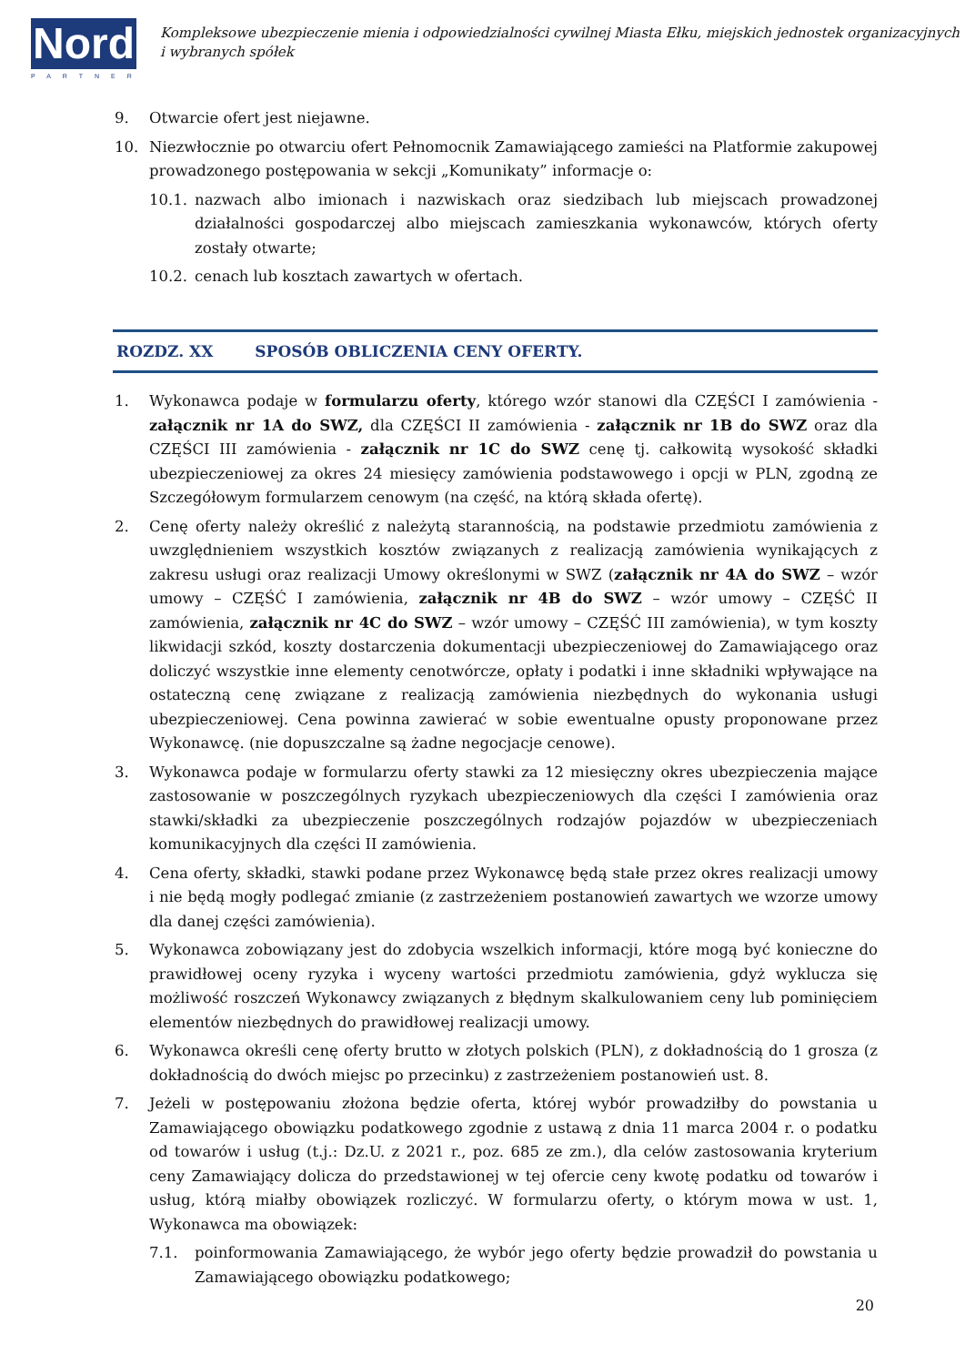Nord
PARTNER
Kompleksowe ubezpieczenie mienia i odpowiedzialności cywilnej Miasta Ełku, miejskich jednostek organizacyjnych i wybranych spółek
9. Otwarcie ofert jest niejawne.
10. Niezwłocznie po otwarciu ofert Pełnomocnik Zamawiającego zamieści na Platformie zakupowej prowadzonego postępowania w sekcji „Komunikaty” informacje o:
10.1. nazwach albo imionach i nazwiskach oraz siedzibach lub miejscach prowadzonej działalności gospodarczej albo miejscach zamieszkania wykonawców, których oferty zostały otwarte;
10.2. cenach lub kosztach zawartych w ofertach.
ROZDZ. XX SPOSÓB OBLICZENIA CENY OFERTY.
1. Wykonawca podaje w formularzu oferty, którego wzór stanowi dla CZĘŚCI I zamówienia - załącznik nr 1A do SWZ, dla CZĘŚCI II zamówienia - załącznik nr 1B do SWZ oraz dla CZĘŚCI III zamówienia - załącznik nr 1C do SWZ cenę tj. całkowitą wysokość składki ubezpieczeniowej za okres 24 miesięcy zamówienia podstawowego i opcji w PLN, zgodną ze Szczegółowym formularzem cenowym (na część, na którą składa ofertę).
2. Cenę oferty należy określić z należytą starannością, na podstawie przedmiotu zamówienia z uwzględnieniem wszystkich kosztów związanych z realizacją zamówienia wynikających z zakresu usługi oraz realizacji Umowy określonymi w SWZ (załącznik nr 4A do SWZ – wzór umowy – CZĘŚĆ I zamówienia, załącznik nr 4B do SWZ – wzór umowy – CZĘŚĆ II zamówienia, załącznik nr 4C do SWZ – wzór umowy – CZĘŚĆ III zamówienia), w tym koszty likwidacji szkód, koszty dostarczenia dokumentacji ubezpieczeniowej do Zamawiającego oraz doliczyć wszystkie inne elementy cenotwórcze, opłaty i podatki i inne składniki wpływające na ostateczną cenę związane z realizacją zamówienia niezbędnych do wykonania usługi ubezpieczeniowej. Cena powinna zawierać w sobie ewentualne opusty proponowane przez Wykonawcę. (nie dopuszczalne są żadne negocjacje cenowe).
3. Wykonawca podaje w formularzu oferty stawki za 12 miesięczny okres ubezpieczenia mające zastosowanie w poszczególnych ryzykach ubezpieczeniowych dla części I zamówienia oraz stawki/składki za ubezpieczenie poszczególnych rodzajów pojazdów w ubezpieczeniach komunikacyjnych dla części II zamówienia.
4. Cena oferty, składki, stawki podane przez Wykonawcę będą stałe przez okres realizacji umowy i nie będą mogły podlegać zmianie (z zastrzeżeniem postanowień zawartych we wzorze umowy dla danej części zamówienia).
5. Wykonawca zobowiązany jest do zdobycia wszelkich informacji, które mogą być konieczne do prawidłowej oceny ryzyka i wyceny wartości przedmiotu zamówienia, gdyż wyklucza się możliwość roszczeń Wykonawcy związanych z błędnym skalkulowaniem ceny lub pominięciem elementów niezbędnych do prawidłowej realizacji umowy.
6. Wykonawca określi cenę oferty brutto w złotych polskich (PLN), z dokładnością do 1 grosza (z dokładnością do dwóch miejsc po przecinku) z zastrzeżeniem postanowień ust. 8.
7. Jeżeli w postępowaniu złożona będzie oferta, której wybór prowadziłby do powstania u Zamawiającego obowiązku podatkowego zgodnie z ustawą z dnia 11 marca 2004 r. o podatku od towarów i usług (t.j.: Dz.U. z 2021 r., poz. 685 ze zm.), dla celów zastosowania kryterium ceny Zamawiający dolicza do przedstawionej w tej ofercie ceny kwotę podatku od towarów i usług, którą miałby obowiązek rozliczyć. W formularzu oferty, o którym mowa w ust. 1, Wykonawca ma obowiązek:
7.1. poinformowania Zamawiającego, że wybór jego oferty będzie prowadził do powstania u Zamawiającego obowiązku podatkowego;
20